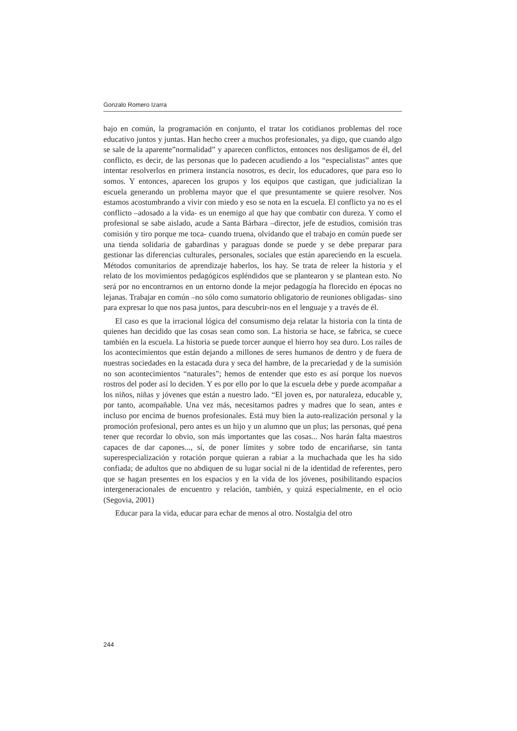Gonzalo Romero Izarra
bajo en común, la programación en conjunto, el tratar los cotidianos problemas del roce educativo juntos y juntas. Han hecho creer a muchos profesionales, ya digo, que cuando algo se sale de la aparente”normalidad” y aparecen conflictos, entonces nos desligamos de él, del conflicto, es decir, de las personas que lo padecen acudiendo a los “especialistas” antes que intentar resolverlos en primera instancia nosotros, es decir, los educadores, que para eso lo somos. Y entonces, aparecen los grupos y los equipos que castigan, que judicializan la escuela generando un problema mayor que el que presuntamente se quiere resolver. Nos estamos acostumbrando a vivir con miedo y eso se nota en la escuela. El conflicto ya no es el conflicto –adosado a la vida- es un enemigo al que hay que combatir con dureza. Y como el profesional se sabe aislado, acude a Santa Bárbara –director, jefe de estudios, comisión tras comisión y tiro porque me toca- cuando truena, olvidando que el trabajo en común puede ser una tienda solidaria de gabardinas y paraguas donde se puede y se debe preparar para gestionar las diferencias culturales, personales, sociales que están apareciendo en la escuela. Métodos comunitarios de aprendizaje haberlos, los hay. Se trata de releer la historia y el relato de los movimientos pedagógicos espléndidos que se plantearon y se plantean esto. No será por no encontrarnos en un entorno donde la mejor pedagogía ha florecido en épocas no lejanas. Trabajar en común –no sólo como sumatorio obligatorio de reuniones obligadas- sino para expresar lo que nos pasa juntos, para descubrir-nos en el lenguaje y a través de él.
El caso es que la irracional lógica del consumismo deja relatar la historia con la tinta de quienes han decidido que las cosas sean como son. La historia se hace, se fabrica, se cuece también en la escuela. La historia se puede torcer aunque el hierro hoy sea duro. Los raíles de los acontecimientos que están dejando a millones de seres humanos de dentro y de fuera de nuestras sociedades en la estacada dura y seca del hambre, de la precariedad y de la sumisión no son acontecimientos “naturales”; hemos de entender que esto es así porque los nuevos rostros del poder así lo deciden. Y es por ello por lo que la escuela debe y puede acompañar a los niños, niñas y jóvenes que están a nuestro lado. “El joven es, por naturaleza, educable y, por tanto, acompañable. Una vez más, necesitamos padres y madres que lo sean, antes e incluso por encima de buenos profesionales. Está muy bien la auto-realización personal y la promoción profesional, pero antes es un hijo y un alumno que un plus; las personas, qué pena tener que recordar lo obvio, son más importantes que las cosas... Nos harán falta maestros capaces de dar capones..., sí, de poner límites y sobre todo de encariñarse, sin tanta superespecialización y rotación porque quieran a rabiar a la muchachada que les ha sido confiada; de adultos que no abdiquen de su lugar social ni de la identidad de referentes, pero que se hagan presentes en los espacios y en la vida de los jóvenes, posibilitando espacios intergeneracionales de encuentro y relación, también, y quizá especialmente, en el ocio (Segovia, 2001)
Educar para la vida, educar para echar de menos al otro. Nostalgia del otro
244